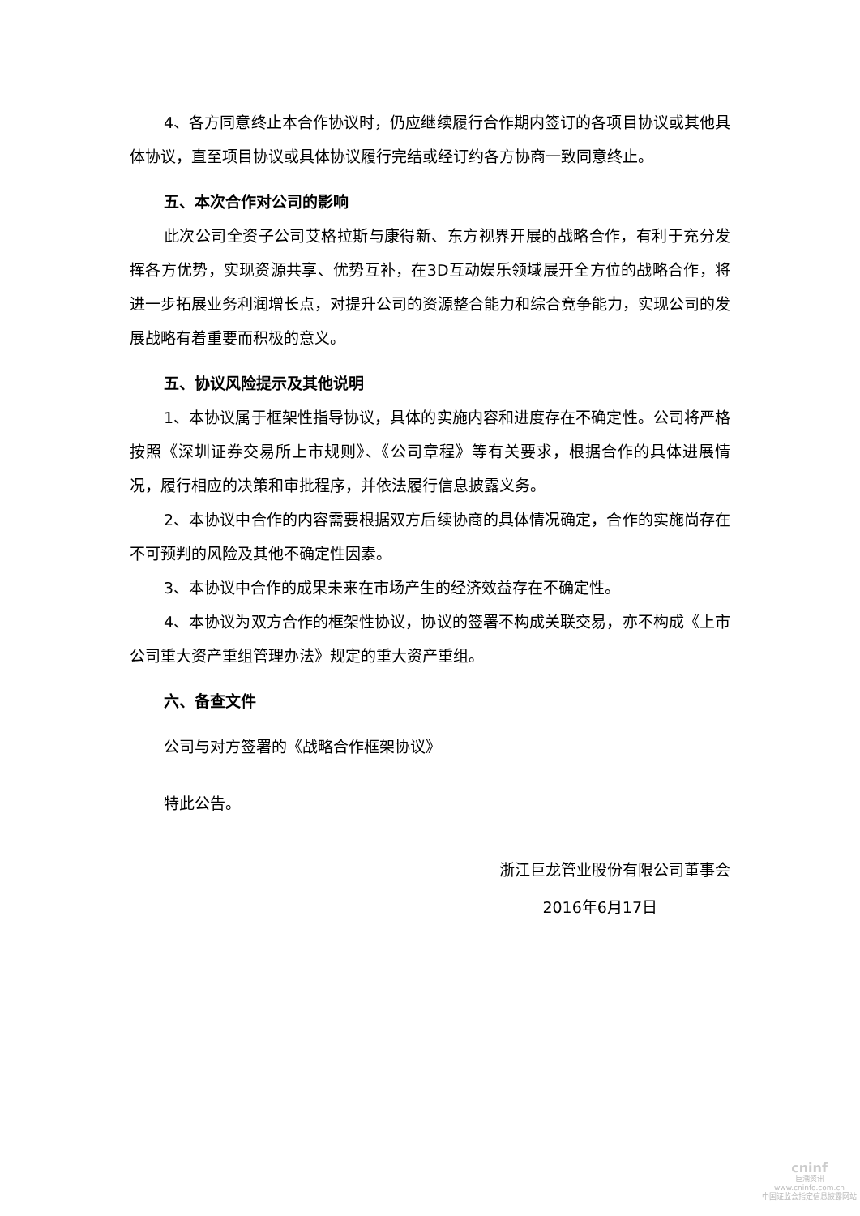4、各方同意终止本合作协议时，仍应继续履行合作期内签订的各项目协议或其他具体协议，直至项目协议或具体协议履行完结或经订约各方协商一致同意终止。
五、本次合作对公司的影响
此次公司全资子公司艾格拉斯与康得新、东方视界开展的战略合作，有利于充分发挥各方优势，实现资源共享、优势互补，在3D互动娱乐领域展开全方位的战略合作，将进一步拓展业务利润增长点，对提升公司的资源整合能力和综合竞争能力，实现公司的发展战略有着重要而积极的意义。
五、协议风险提示及其他说明
1、本协议属于框架性指导协议，具体的实施内容和进度存在不确定性。公司将严格按照《深圳证券交易所上市规则》、《公司章程》等有关要求，根据合作的具体进展情况，履行相应的决策和审批程序，并依法履行信息披露义务。
2、本协议中合作的内容需要根据双方后续协商的具体情况确定，合作的实施尚存在不可预判的风险及其他不确定性因素。
3、本协议中合作的成果未来在市场产生的经济效益存在不确定性。
4、本协议为双方合作的框架性协议，协议的签署不构成关联交易，亦不构成《上市公司重大资产重组管理办法》规定的重大资产重组。
六、备查文件
公司与对方签署的《战略合作框架协议》
特此公告。
浙江巨龙管业股份有限公司董事会
2016年6月17日
cninf
巨潮资讯
www.cninfo.com.cn
中国证监会指定信息披露网站